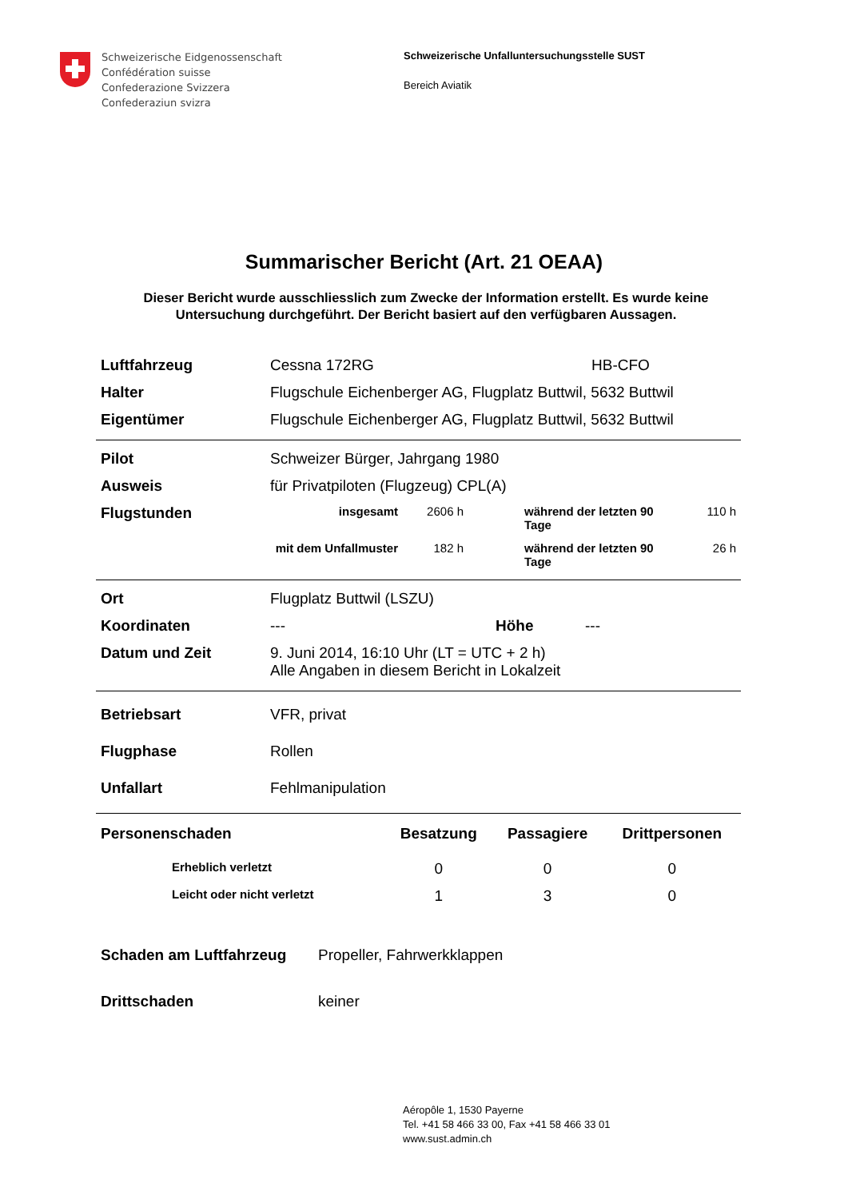Schweizerische Eidgenossenschaft
Confédération suisse
Confederazione Svizzera
Confederaziun svizra
Schweizerische Unfalluntersuchungsstelle SUST
Bereich Aviatik
Summarischer Bericht (Art. 21 OEAA)
Dieser Bericht wurde ausschliesslich zum Zwecke der Information erstellt. Es wurde keine Untersuchung durchgeführt. Der Bericht basiert auf den verfügbaren Aussagen.
| Luftfahrzeug | Cessna 172RG | HB-CFO |
| Halter | Flugschule Eichenberger AG, Flugplatz Buttwil, 5632 Buttwil | |
| Eigentümer | Flugschule Eichenberger AG, Flugplatz Buttwil, 5632 Buttwil | |
| Pilot | Schweizer Bürger, Jahrgang 1980 | | | |
| Ausweis | für Privatpiloten (Flugzeug) CPL(A) | | | |
| Flugstunden | insgesamt | 2606 h | während der letzten 90 Tage | 110 h |
| | mit dem Unfallmuster | 182 h | während der letzten 90 Tage | 26 h |
| Ort | Flugplatz Buttwil (LSZU) | | |
| Koordinaten | --- | Höhe | --- |
| Datum und Zeit | 9. Juni 2014, 16:10 Uhr (LT = UTC + 2 h) Alle Angaben in diesem Bericht in Lokalzeit | | |
| Betriebsart | VFR, privat |
| Flugphase | Rollen |
| Unfallart | Fehlmanipulation |
| Personenschaden | Besatzung | Passagiere | Drittpersonen |
| --- | --- | --- | --- |
| Erheblich verletzt | 0 | 0 | 0 |
| Leicht oder nicht verletzt | 1 | 3 | 0 |
| Schaden am Luftfahrzeug | Propeller, Fahrwerkklappen |
| Drittschaden | keiner |
Aéropôle 1, 1530 Payerne
Tel. +41 58 466 33 00, Fax +41 58 466 33 01
www.sust.admin.ch